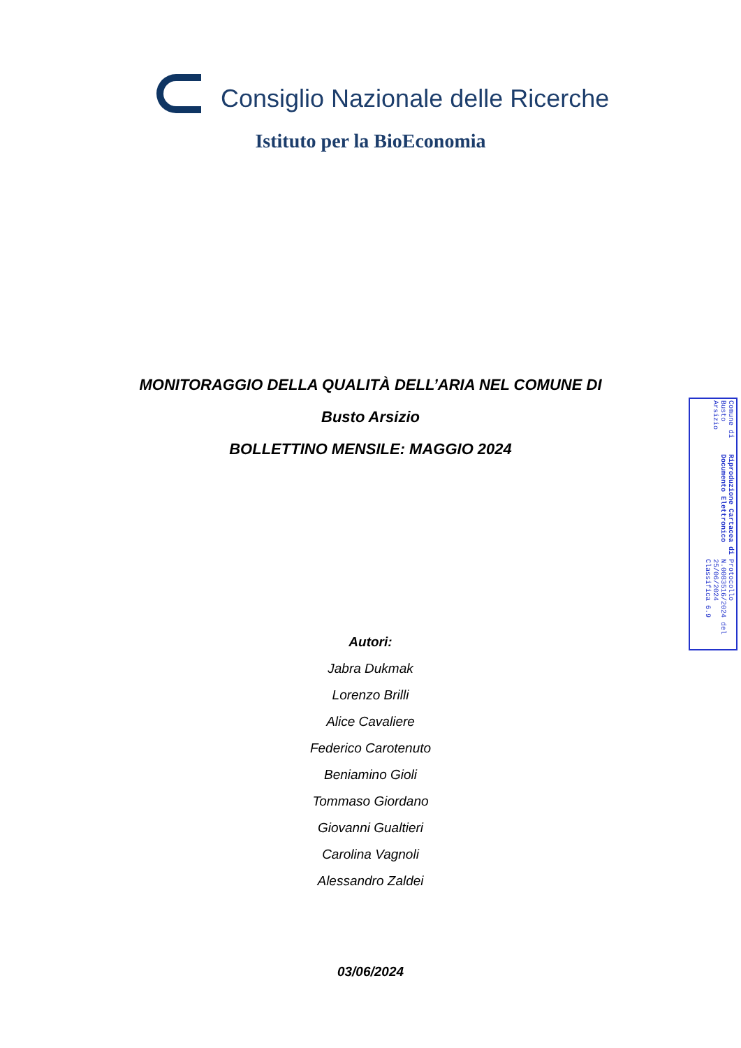Consiglio Nazionale delle Ricerche
Istituto per la BioEconomia
MONITORAGGIO DELLA QUALITÀ DELL’ARIA NEL COMUNE DI
Busto Arsizio
BOLLETTINO MENSILE: MAGGIO 2024
Autori:
Jabra Dukmak
Lorenzo Brilli
Alice Cavaliere
Federico Carotenuto
Beniamino Gioli
Tommaso Giordano
Giovanni Gualtieri
Carolina Vagnoli
Alessandro Zaldei
03/06/2024
Comune di Busto Arsizio
Riproduzione Cartacea di Documento Elettronico
Protocollo N.0083516/2024 del 25/06/2024
Classifica 6.9